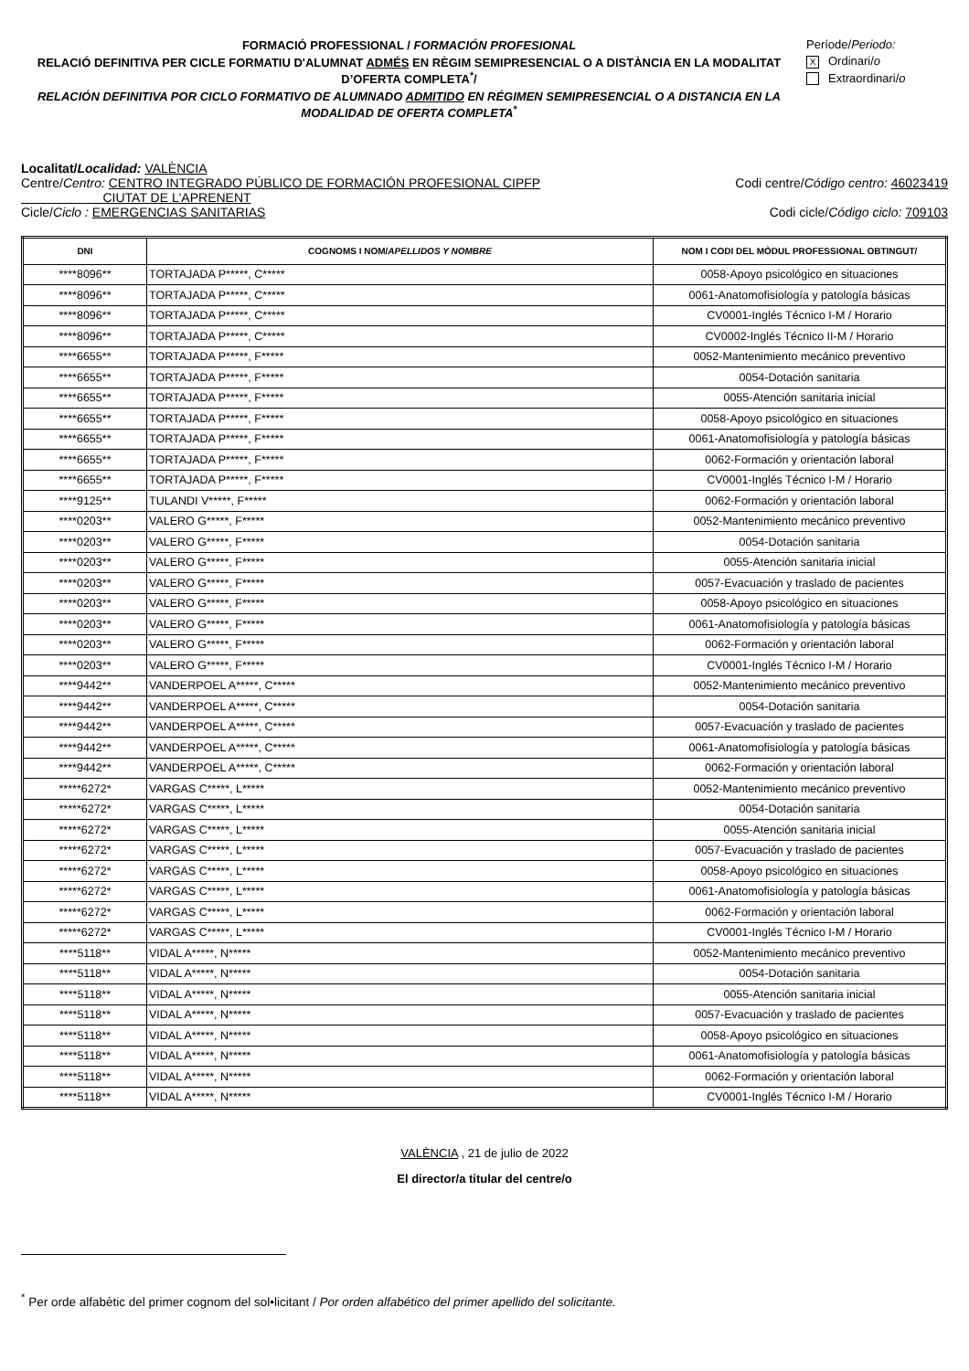FORMACIÓ PROFESSIONAL / FORMACIÓN PROFESIONAL
RELACIÓ DEFINITIVA PER CICLE FORMATIU D'ALUMNAT ADMÉS EN RÈGIM SEMIPRESENCIAL O A DISTÀNCIA EN LA MODALITAT D’OFERTA COMPLETA<sup>*</sup>/
RELACIÓN DEFINITIVA POR CICLO FORMATIVO DE ALUMNADO ADMITIDO EN RÉGIMEN SEMIPRESENCIAL O A DISTANCIA EN LA MODALIDAD DE OFERTA COMPLETA<sup>*</sup>
Període/Periodo:
X Ordinari/o
Extraordinari/o
Localitat/Localidad: VALÈNCIA
Centre/Centro: CENTRO INTEGRADO PÚBLICO DE FORMACIÓN PROFESIONAL CIPFP
CIUTAT DE L'APRENENT Codi centre/Código centro: 46023419
Cicle/Ciclo : EMERGENCIAS SANITARIAS Codi cicle/Código ciclo: 709103
| DNI | COGNOMS I NOM/ APELLIDOS Y NOMBRE | NOM I CODI DEL MÒDUL PROFESSIONAL OBTINGUT/ |
| --- | --- | --- |
| ****8096** | TORTAJADA P*****, C***** | 0058-Apoyo psicológico en situaciones |
| ****8096** | TORTAJADA P*****, C***** | 0061-Anatomofisiología y patología básicas |
| ****8096** | TORTAJADA P*****, C***** | CV0001-Inglés Técnico I-M / Horario |
| ****8096** | TORTAJADA P*****, C***** | CV0002-Inglés Técnico II-M / Horario |
| ****6655** | TORTAJADA P*****, F***** | 0052-Mantenimiento mecánico preventivo |
| ****6655** | TORTAJADA P*****, F***** | 0054-Dotación sanitaria |
| ****6655** | TORTAJADA P*****, F***** | 0055-Atención sanitaria inicial |
| ****6655** | TORTAJADA P*****, F***** | 0058-Apoyo psicológico en situaciones |
| ****6655** | TORTAJADA P*****, F***** | 0061-Anatomofisiología y patología básicas |
| ****6655** | TORTAJADA P*****, F***** | 0062-Formación y orientación laboral |
| ****6655** | TORTAJADA P*****, F***** | CV0001-Inglés Técnico I-M / Horario |
| ****9125** | TULANDI V*****, F***** | 0062-Formación y orientación laboral |
| ****0203** | VALERO G*****, F***** | 0052-Mantenimiento mecánico preventivo |
| ****0203** | VALERO G*****, F***** | 0054-Dotación sanitaria |
| ****0203** | VALERO G*****, F***** | 0055-Atención sanitaria inicial |
| ****0203** | VALERO G*****, F***** | 0057-Evacuación y traslado de pacientes |
| ****0203** | VALERO G*****, F***** | 0058-Apoyo psicológico en situaciones |
| ****0203** | VALERO G*****, F***** | 0061-Anatomofisiología y patología básicas |
| ****0203** | VALERO G*****, F***** | 0062-Formación y orientación laboral |
| ****0203** | VALERO G*****, F***** | CV0001-Inglés Técnico I-M / Horario |
| ****9442** | VANDERPOEL A*****, C***** | 0052-Mantenimiento mecánico preventivo |
| ****9442** | VANDERPOEL A*****, C***** | 0054-Dotación sanitaria |
| ****9442** | VANDERPOEL A*****, C***** | 0057-Evacuación y traslado de pacientes |
| ****9442** | VANDERPOEL A*****, C***** | 0061-Anatomofisiología y patología básicas |
| ****9442** | VANDERPOEL A*****, C***** | 0062-Formación y orientación laboral |
| *****6272* | VARGAS C*****, L***** | 0052-Mantenimiento mecánico preventivo |
| *****6272* | VARGAS C*****, L***** | 0054-Dotación sanitaria |
| *****6272* | VARGAS C*****, L***** | 0055-Atención sanitaria inicial |
| *****6272* | VARGAS C*****, L***** | 0057-Evacuación y traslado de pacientes |
| *****6272* | VARGAS C*****, L***** | 0058-Apoyo psicológico en situaciones |
| *****6272* | VARGAS C*****, L***** | 0061-Anatomofisiología y patología básicas |
| *****6272* | VARGAS C*****, L***** | 0062-Formación y orientación laboral |
| *****6272* | VARGAS C*****, L***** | CV0001-Inglés Técnico I-M / Horario |
| ****5118** | VIDAL A*****, N***** | 0052-Mantenimiento mecánico preventivo |
| ****5118** | VIDAL A*****, N***** | 0054-Dotación sanitaria |
| ****5118** | VIDAL A*****, N***** | 0055-Atención sanitaria inicial |
| ****5118** | VIDAL A*****, N***** | 0057-Evacuación y traslado de pacientes |
| ****5118** | VIDAL A*****, N***** | 0058-Apoyo psicológico en situaciones |
| ****5118** | VIDAL A*****, N***** | 0061-Anatomofisiología y patología básicas |
| ****5118** | VIDAL A*****, N***** | 0062-Formación y orientación laboral |
| ****5118** | VIDAL A*****, N***** | CV0001-Inglés Técnico I-M / Horario |
VALÈNCIA , 21 de julio de 2022
El director/a titular del centre/o
<sup>*</sup> Per orde alfabètic del primer cognom del sol•licitant / Por orden alfabético del primer apellido del solicitante.